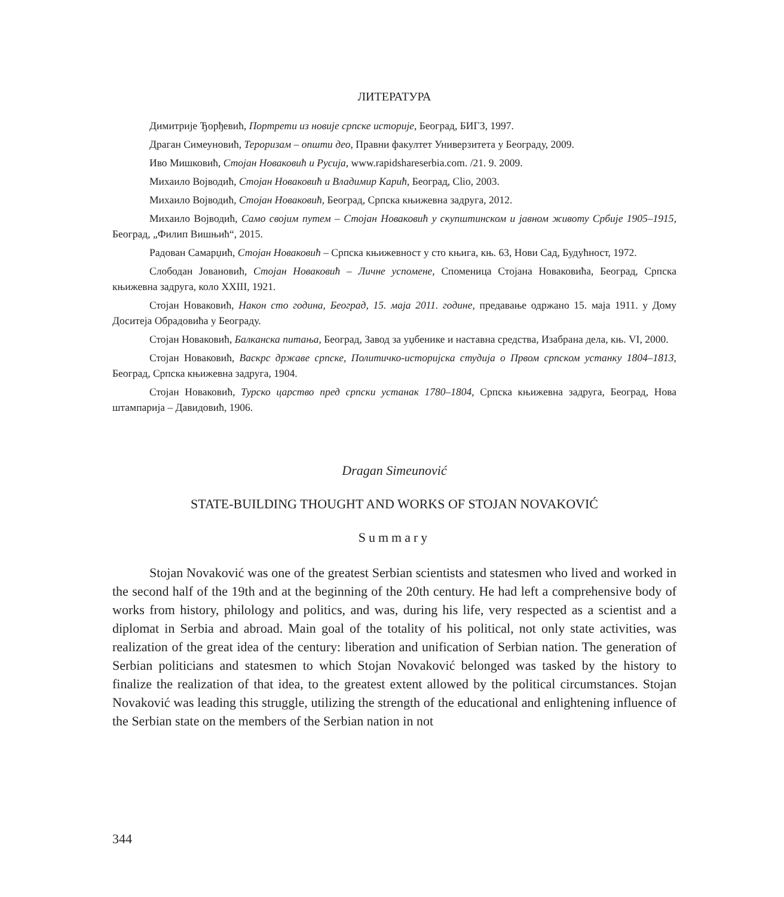ЛИТЕРАТУРА
Димитрије Ђорђевић, Портрети из новије српске историје, Београд, БИГЗ, 1997.
Драган Симеуновић, Тероризам – општи део, Правни факултет Универзитета у Београду, 2009.
Иво Мишковић, Стојан Новаковић и Русија, www.rapidshareserbia.com. /21. 9. 2009.
Михаило Војводић, Стојан Новаковић и Владимир Карић, Београд, Clio, 2003.
Михаило Војводић, Стојан Новаковић, Београд, Српска књижевна задруга, 2012.
Михаило Војводић, Само својим путем – Стојан Новаковић у скупштинском и јавном животу Србије 1905–1915, Београд, „Филип Вишњић“, 2015.
Радован Самарџић, Стојан Новаковић – Српска књижевност у сто књига, књ. 63, Нови Сад, Будућност, 1972.
Слободан Јовановић, Стојан Новаковић – Личне успомене, Споменица Стојана Новаковића, Београд, Српска књижевна задруга, коло XXIII, 1921.
Стојан Новаковић, Након сто година, Београд, 15. маја 2011. године, предавање одржано 15. маја 1911. у Дому Доситеја Обрадовића у Београду.
Стојан Новаковић, Балканска питања, Београд, Завод за уџбенике и наставна средства, Изабрана дела, књ. VI, 2000.
Стојан Новаковић, Васкрс државе српске, Политичко-историјска студија о Првом српском устанку 1804–1813, Београд, Српска књижевна задруга, 1904.
Стојан Новаковић, Турско царство пред српски устанак 1780–1804, Српска књижевна задруга, Београд, Нова штампарија – Давидовић, 1906.
Dragan Simeunović
STATE-BUILDING THOUGHT AND WORKS OF STOJAN NOVAKOVIĆ
Summary
Stojan Novaković was one of the greatest Serbian scientists and statesmen who lived and worked in the second half of the 19th and at the beginning of the 20th century. He had left a comprehensive body of works from history, philology and politics, and was, during his life, very respected as a scientist and a diplomat in Serbia and abroad. Main goal of the totality of his political, not only state activities, was realization of the great idea of the century: liberation and unification of Serbian nation. The generation of Serbian politicians and statesmen to which Stojan Novaković belonged was tasked by the history to finalize the realization of that idea, to the greatest extent allowed by the political circumstances. Stojan Novaković was leading this struggle, utilizing the strength of the educational and enlightening influence of the Serbian state on the members of the Serbian nation in not
344